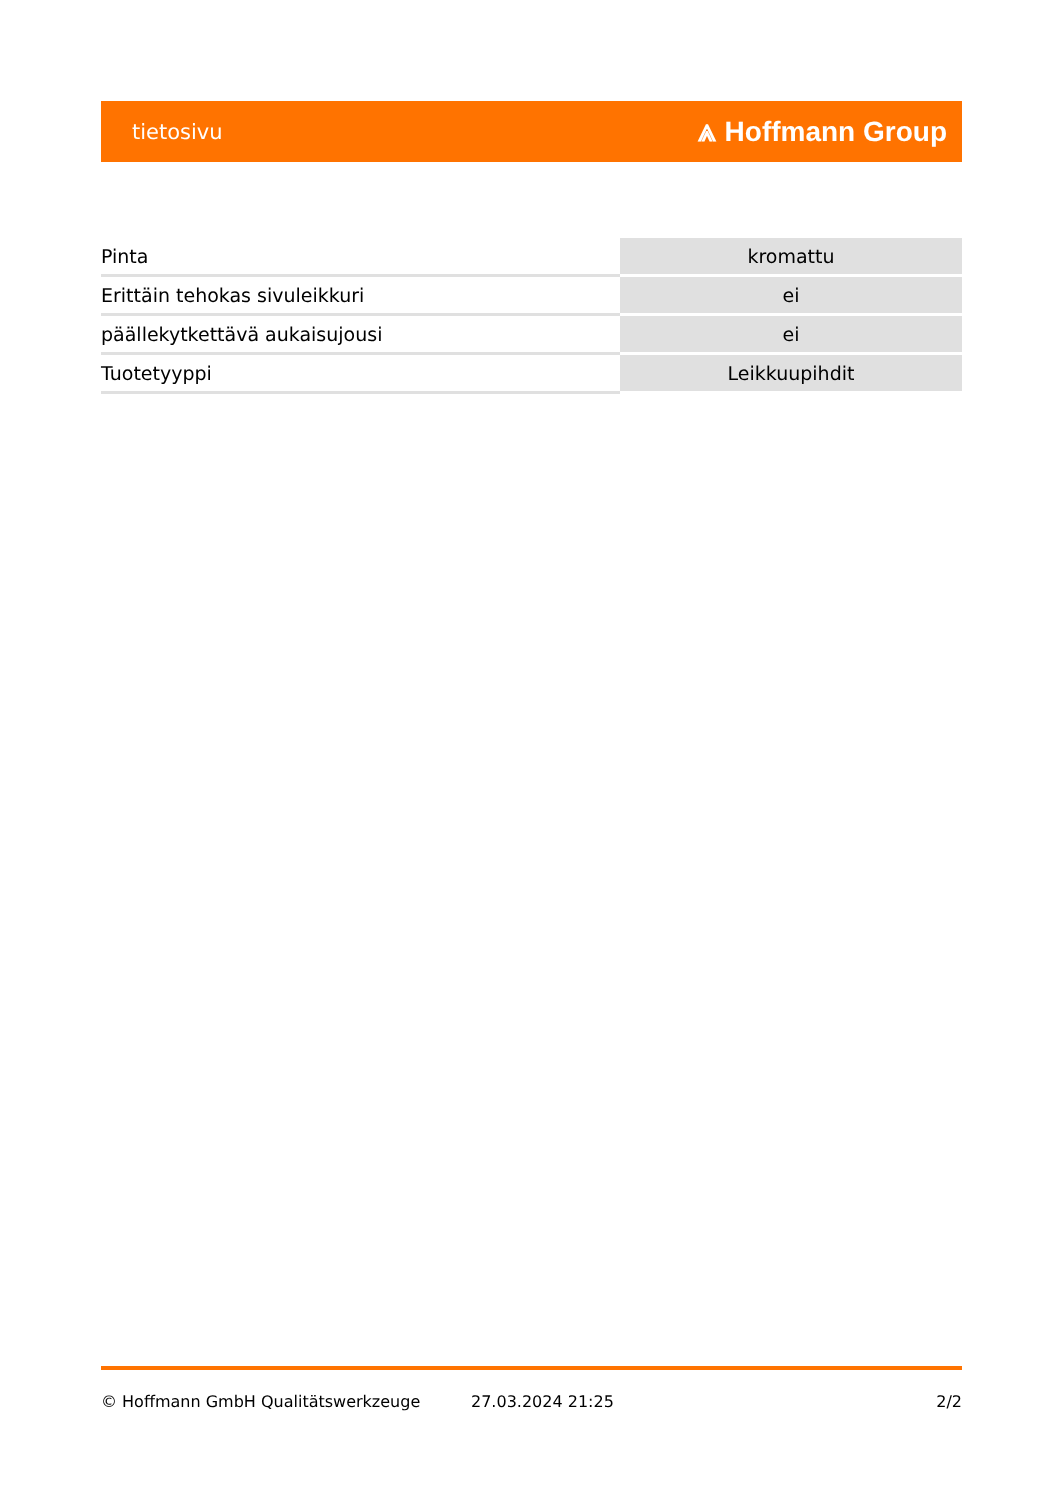tietosivu ⩓ Hoffmann Group
| Pinta | kromattu |
| Erittäin tehokas sivuleikkuri | ei |
| päällekytkettävä aukaisujousi | ei |
| Tuotetyyppi | Leikkuupihdit |
© Hoffmann GmbH Qualitätswerkzeuge 27.03.2024 21:25 2/2